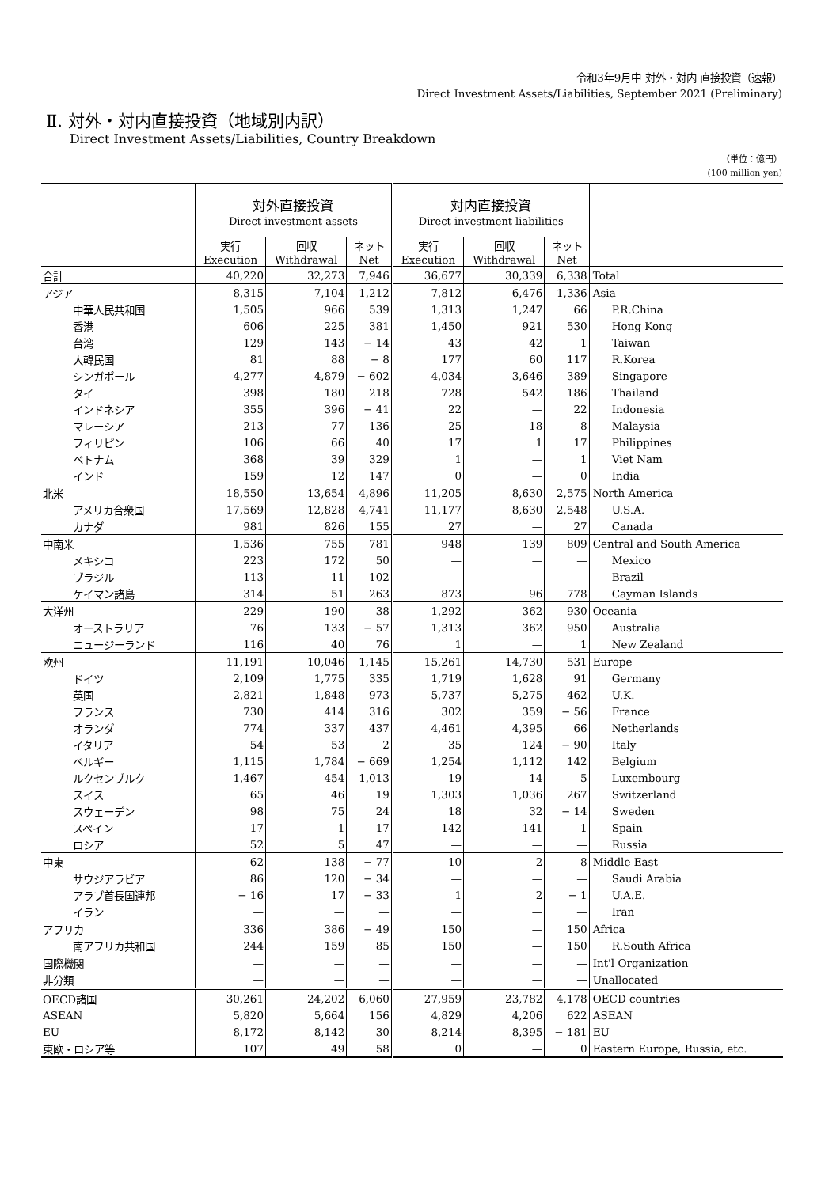令和3年9月中 対外・対内 直接投資（速報）
Direct Investment Assets/Liabilities, September 2021 (Preliminary)
Ⅱ. 対外・対内直接投資（地域別内訳）
Direct Investment Assets/Liabilities, Country Breakdown
（単位：億円）
(100 million yen)
| | 対外直接投資 Direct investment assets | | | 対内直接投資 Direct investment liabilities | | | |
| --- | --- | --- | --- | --- | --- | --- | --- |
| | 実行 Execution | 回収 Withdrawal | ネット Net | 実行 Execution | 回収 Withdrawal | ネット Net | |
| 合計 | 40,220 | 32,273 | 7,946 | 36,677 | 30,339 | 6,338 | Total |
| アジア | 8,315 | 7,104 | 1,212 | 7,812 | 6,476 | 1,336 | Asia |
| 中華人民共和国 | 1,505 | 966 | 539 | 1,313 | 1,247 | 66 | P.R.China |
| 香港 | 606 | 225 | 381 | 1,450 | 921 | 530 | Hong Kong |
| 台湾 | 129 | 143 | − 14 | 43 | 42 | 1 | Taiwan |
| 大韓民国 | 81 | 88 | − 8 | 177 | 60 | 117 | R.Korea |
| シンガポール | 4,277 | 4,879 | − 602 | 4,034 | 3,646 | 389 | Singapore |
| タイ | 398 | 180 | 218 | 728 | 542 | 186 | Thailand |
| インドネシア | 355 | 396 | − 41 | 22 | — | 22 | Indonesia |
| マレーシア | 213 | 77 | 136 | 25 | 18 | 8 | Malaysia |
| フィリピン | 106 | 66 | 40 | 17 | 1 | 17 | Philippines |
| ベトナム | 368 | 39 | 329 | 1 | — | 1 | Viet Nam |
| インド | 159 | 12 | 147 | 0 | — | 0 | India |
| 北米 | 18,550 | 13,654 | 4,896 | 11,205 | 8,630 | 2,575 | North America |
| アメリカ合衆国 | 17,569 | 12,828 | 4,741 | 11,177 | 8,630 | 2,548 | U.S.A. |
| カナダ | 981 | 826 | 155 | 27 | — | 27 | Canada |
| 中南米 | 1,536 | 755 | 781 | 948 | 139 | 809 | Central and South America |
| メキシコ | 223 | 172 | 50 | — | — | — | Mexico |
| ブラジル | 113 | 11 | 102 | — | — | — | Brazil |
| ケイマン諸島 | 314 | 51 | 263 | 873 | 96 | 778 | Cayman Islands |
| 大洋州 | 229 | 190 | 38 | 1,292 | 362 | 930 | Oceania |
| オーストラリア | 76 | 133 | − 57 | 1,313 | 362 | 950 | Australia |
| ニュージーランド | 116 | 40 | 76 | 1 | — | 1 | New Zealand |
| 欧州 | 11,191 | 10,046 | 1,145 | 15,261 | 14,730 | 531 | Europe |
| ドイツ | 2,109 | 1,775 | 335 | 1,719 | 1,628 | 91 | Germany |
| 英国 | 2,821 | 1,848 | 973 | 5,737 | 5,275 | 462 | U.K. |
| フランス | 730 | 414 | 316 | 302 | 359 | − 56 | France |
| オランダ | 774 | 337 | 437 | 4,461 | 4,395 | 66 | Netherlands |
| イタリア | 54 | 53 | 2 | 35 | 124 | − 90 | Italy |
| ベルギー | 1,115 | 1,784 | − 669 | 1,254 | 1,112 | 142 | Belgium |
| ルクセンブルク | 1,467 | 454 | 1,013 | 19 | 14 | 5 | Luxembourg |
| スイス | 65 | 46 | 19 | 1,303 | 1,036 | 267 | Switzerland |
| スウェーデン | 98 | 75 | 24 | 18 | 32 | − 14 | Sweden |
| スペイン | 17 | 1 | 17 | 142 | 141 | 1 | Spain |
| ロシア | 52 | 5 | 47 | — | — | — | Russia |
| 中東 | 62 | 138 | − 77 | 10 | 2 | 8 | Middle East |
| サウジアラビア | 86 | 120 | − 34 | — | — | — | Saudi Arabia |
| アラブ首長国連邦 | − 16 | 17 | − 33 | 1 | 2 | − 1 | U.A.E. |
| イラン | — | — | — | — | — | — | Iran |
| アフリカ | 336 | 386 | − 49 | 150 | — | 150 | Africa |
| 南アフリカ共和国 | 244 | 159 | 85 | 150 | — | 150 | R.South Africa |
| 国際機関 | — | — | — | — | — | — | Int'l Organization |
| 非分類 | — | — | — | — | — | — | Unallocated |
| OECD諸国 | 30,261 | 24,202 | 6,060 | 27,959 | 23,782 | 4,178 | OECD countries |
| ASEAN | 5,820 | 5,664 | 156 | 4,829 | 4,206 | 622 | ASEAN |
| EU | 8,172 | 8,142 | 30 | 8,214 | 8,395 | − 181 | EU |
| 東欧・ロシア等 | 107 | 49 | 58 | 0 | — | 0 | Eastern Europe, Russia, etc. |